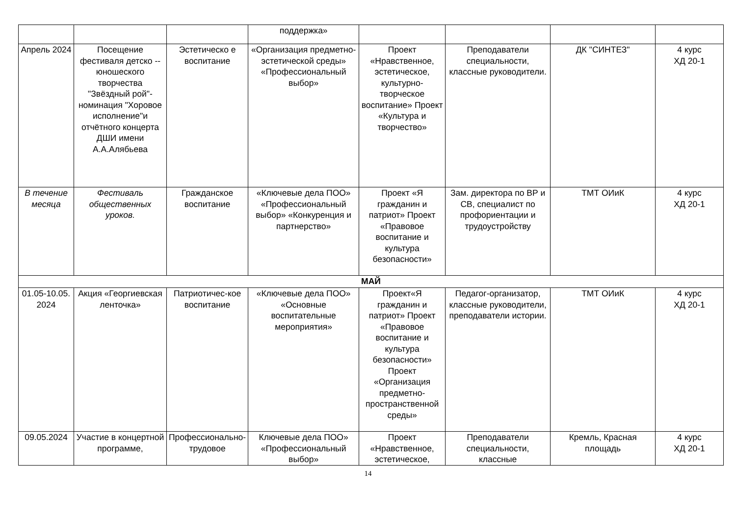| | | | поддержка» | | | | |
| Апрель 2024 | Посещение фестиваля детско --юношеского творчества "Звёздный рой"- номинация "Хоровое исполнение"и отчётного концерта ДШИ имени А.А.Алябьева | Эстетическо е воспитание | «Организация предметно-эстетической среды» «Профессиональный выбор» | Проект «Нравственное, эстетическое, культурно-творческое воспитание» Проект «Культура и творчество» | Преподаватели специальности, классные руководители. | ДК "СИНТЕЗ" | 4 курс ХД 20-1 |
| В течение месяца | Фестиваль общественных уроков. | Гражданское воспитание | «Ключевые дела ПОО» «Профессиональный выбор» «Конкуренция и партнерство» | Проект «Я гражданин и патриот» Проект «Правовое воспитание и культура безопасности» | Зам. директора по ВР и СВ, специалист по профориентации и трудоустройству | ТМТ ОИиК | 4 курс ХД 20-1 |
| МАЙ | | | | | | | |
| 01.05-10.05. 2024 | Акция «Георгиевская ленточка» | Патриотичес-кое воспитание | «Ключевые дела ПОО» «Основные воспитательные мероприятия» | Проект«Я гражданин и патриот» Проект «Правовое воспитание и культура безопасности» Проект «Организация предметно-пространственной среды» | Педагог-организатор, классные руководители, преподаватели истории. | ТМТ ОИиК | 4 курс ХД 20-1 |
| 09.05.2024 | Участие в концертной программе, | Профессионально-трудовое | Ключевые дела ПОО» «Профессиональный выбор» | Проект «Нравственное, эстетическое, | Преподаватели специальности, классные | Кремль, Красная площадь | 4 курс ХД 20-1 |
14